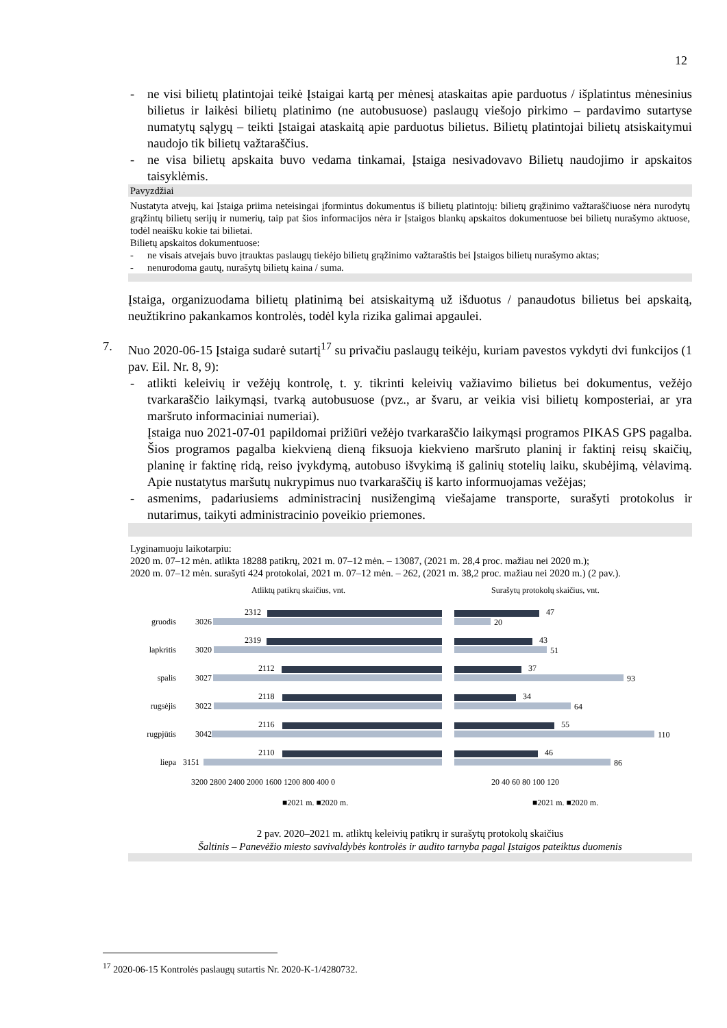12
- ne visi bilietų platintojai teikė Įstaigai kartą per mėnesį ataskaitas apie parduotus / išplatintus mėnesinius bilietus ir laikėsi bilietų platinimo (ne autobusuose) paslaugų viešojo pirkimo – pardavimo sutartyse numatytų sąlygų – teikti Įstaigai ataskaitą apie parduotus bilietus. Bilietų platintojai bilietų atsiskaitymui naudojo tik bilietų važtaraščius.
- ne visa bilietų apskaita buvo vedama tinkamai, Įstaiga nesivadovavo Bilietų naudojimo ir apskaitos taisyklėmis.
Pavyzdžiai
Nustatyta atvejų, kai Įstaiga priima neteisingai įformintus dokumentus iš bilietų platintojų: bilietų grąžinimo važtaraščiuose nėra nurodytų grąžintų bilietų serijų ir numerių, taip pat šios informacijos nėra ir Įstaigos blankų apskaitos dokumentuose bei bilietų nurašymo aktuose, todėl neaišku kokie tai bilietai.
Bilietų apskaitos dokumentuose:
- ne visais atvejais buvo įtrauktas paslaugų tiekėjo bilietų grąžinimo važtaraštis bei Įstaigos bilietų nurašymo aktas;
- nenurodoma gautų, nurašytų bilietų kaina / suma.
Įstaiga, organizuodama bilietų platinimą bei atsiskaitymą už išduotus / panaudotus bilietus bei apskaitą, neužtikrino pakankamos kontrolės, todėl kyla rizika galimai apgaulei.
7. Nuo 2020-06-15 Įstaiga sudarė sutartį<sup>17</sup> su privačiu paslaugų teikėju, kuriam pavestos vykdyti dvi funkcijos (1 pav. Eil. Nr. 8, 9):
- atlikti keleivių ir vežėjų kontrolę, t. y. tikrinti keleivių važiavimo bilietus bei dokumentus, vežėjo tvarkaraščio laikymąsi, tvarką autobusuose (pvz., ar švaru, ar veikia visi bilietų komposteriai, ar yra maršruto informaciniai numeriai).
Įstaiga nuo 2021-07-01 papildomai prižiūri vežėjo tvarkaraščio laikymąsi programos PIKAS GPS pagalba. Šios programos pagalba kiekvieną dieną fiksuoja kiekvieno maršruto planinį ir faktinį reisų skaičių, planinę ir faktinę ridą, reiso įvykdymą, autobuso išvykimą iš galinių stotelių laiku, skubėjimą, vėlavimą. Apie nustatytus maršutų nukrypimus nuo tvarkaraščių iš karto informuojamas vežėjas;
- asmenims, padariusiems administracinį nusižengimą viešajame transporte, surašyti protokolus ir nutarimus, taikyti administracinio poveikio priemones.
Lyginamuoju laikotarpiu:
2020 m. 07–12 mėn. atlikta 18288 patikrų, 2021 m. 07–12 mėn. – 13087, (2021 m. 28,4 proc. mažiau nei 2020 m.);
2020 m. 07–12 mėn. surašyti 424 protokolai, 2021 m. 07–12 mėn. – 262, (2021 m. 38,2 proc. mažiau nei 2020 m.) (2 pav.).
Atliktų patikrų skaičius, vnt.
Surašytų protokolų skaičius, vnt.
gruodis
lapkritis
spalis
rugsėjis
rugpjūtis
liepa
3026
3020
3027
3022
3042
3151
2312
2319
2112
2118
2116
2110
47
43
37
34
55
46
20
51
93
64
110
86
3200 2800 2400 2000 1600 1200 800 400 0
20 40 60 80 100 120
■2021 m. ■2020 m.
■2021 m. ■2020 m.
2 pav. 2020–2021 m. atliktų keleivių patikrų ir surašytų protokolų skaičius
Šaltinis – Panevėžio miesto savivaldybės kontrolės ir audito tarnyba pagal Įstaigos pateiktus duomenis
<sup>17</sup> 2020-06-15 Kontrolės paslaugų sutartis Nr. 2020-K-1/4280732.